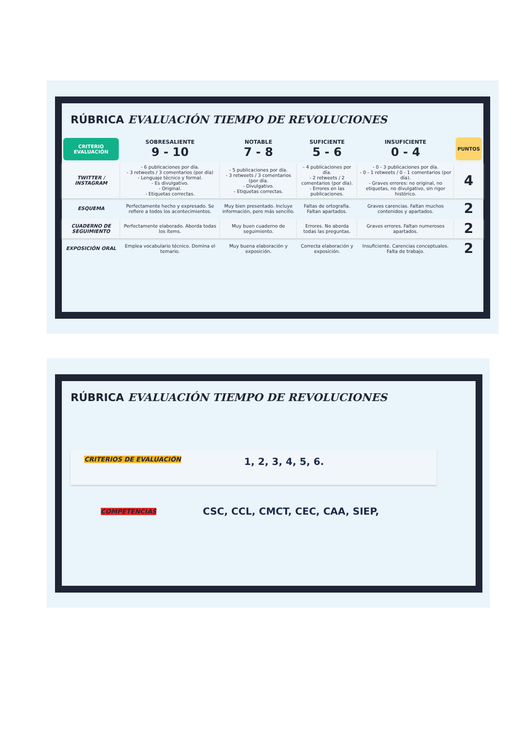RÚBRICA EVALUACIÓN TIEMPO DE REVOLUCIONES
| CRITERIO EVALUACIÓN | SOBRESALIENTE 9 - 10 | NOTABLE 7 - 8 | SUFICIENTE 5 - 6 | INSUFICIENTE 0 - 4 | PUNTOS |
| --- | --- | --- | --- | --- | --- |
| TWITTER / INSTAGRAM | - 6 publicaciones por día. - 3 retweets / 3 comentarios (por día) - Lenguaje técnico y formal. - Es divulgativo. - Original. - Etiquetas correctas. | - 5 publicaciones por día. - 3 retweets / 3 comentarios (por día. - Divulgativo. - Etiquetas correctas. | - 4 publicaciones por día. - 2 retweets / 2 comentarios (por día). - Errores en las publicaciones. | - 0 - 3 publicaciones por día. - 0 - 1 retweets / 0 - 1 comentarios (por día). - Graves errores: no original, no etiquetas, no divulgativo, sin rigor histórico. | 4 |
| ESQUEMA | Perfectamente hecho y expresado. Se refiere a todos los acontecimientos. | Muy bien presentado. Incluye información, pero más sencillo. | Faltas de ortografía. Faltan apartados. | Graves carencias. Faltan muchos contenidos y apartados. | 2 |
| CUADERNO DE SEGUIMIENTO | Perfectamente elaborado. Aborda todas los ítems. | Muy buen cuaderno de seguimiento. | Errores. No aborda todas las preguntas. | Graves errores. Faltan numerosos apartados. | 2 |
| EXPOSICIÓN ORAL | Emplea vocabulario técnico. Domina el temario. | Muy buena elaboración y exposición. | Correcta elaboración y exposición. | Insuficiente. Carencias conceptuales. Falta de trabajo. | 2 |
RÚBRICA EVALUACIÓN TIEMPO DE REVOLUCIONES
CRITERIOS DE EVALUACIÓN 1, 2, 3, 4, 5, 6.
COMPETENCIAS CSC, CCL, CMCT, CEC, CAA, SIEP,